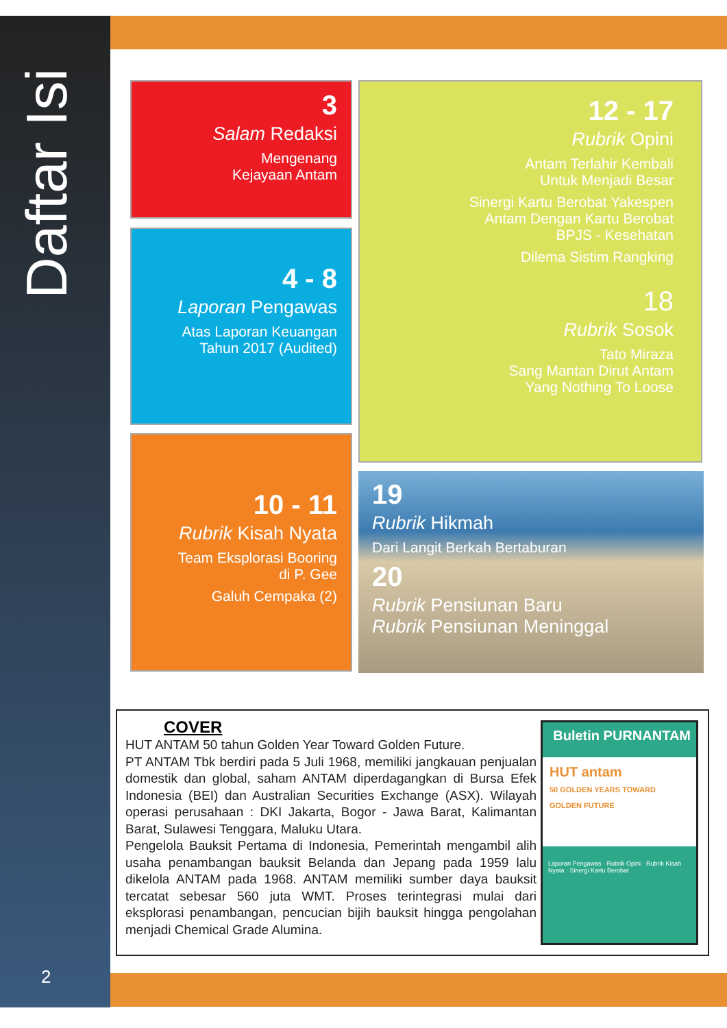Daftar Isi
3
Salam Redaksi
Mengenang
Kejayaan Antam
4 - 8
Laporan Pengawas
Atas Laporan Keuangan
Tahun 2017 (Audited)
10 - 11
Rubrik Kisah Nyata
Team Eksplorasi Booring
di P. Gee
Galuh Cempaka (2)
12 - 17
Rubrik Opini
Antam Terlahir Kembali
Untuk Menjadi Besar
Sinergi Kartu Berobat Yakespen
Antam Dengan Kartu Berobat
BPJS - Kesehatan
Dilema Sistim Rangking
18
Rubrik Sosok
Tato Miraza
Sang Mantan Dirut Antam
Yang Nothing To Loose
19
Rubrik Hikmah
Dari Langit Berkah Bertaburan
20
Rubrik Pensiunan Baru
Rubrik Pensiunan Meninggal
COVER
HUT ANTAM 50 tahun Golden Year Toward Golden Future.
PT ANTAM Tbk berdiri pada 5 Juli 1968, memiliki jangkauan penjualan domestik dan global, saham ANTAM diperdagangkan di Bursa Efek Indonesia (BEI) dan Australian Securities Exchange (ASX). Wilayah operasi perusahaan : DKI Jakarta, Bogor - Jawa Barat, Kalimantan Barat, Sulawesi Tenggara, Maluku Utara.
Pengelola Bauksit Pertama di Indonesia, Pemerintah mengambil alih usaha penambangan bauksit Belanda dan Jepang pada 1959 lalu dikelola ANTAM pada 1968. ANTAM memiliki sumber daya bauksit tercatat sebesar 560 juta WMT. Proses terintegrasi mulai dari eksplorasi penambangan, pencucian bijih bauksit hingga pengolahan menjadi Chemical Grade Alumina.
Buletin PURNANTAM
HUT antam
50 GOLDEN YEARS TOWARD GOLDEN FUTURE
Laporan Pengawas · Rubrik Opini · Rubrik Kisah Nyata · Sinergi Kartu Berobat
2